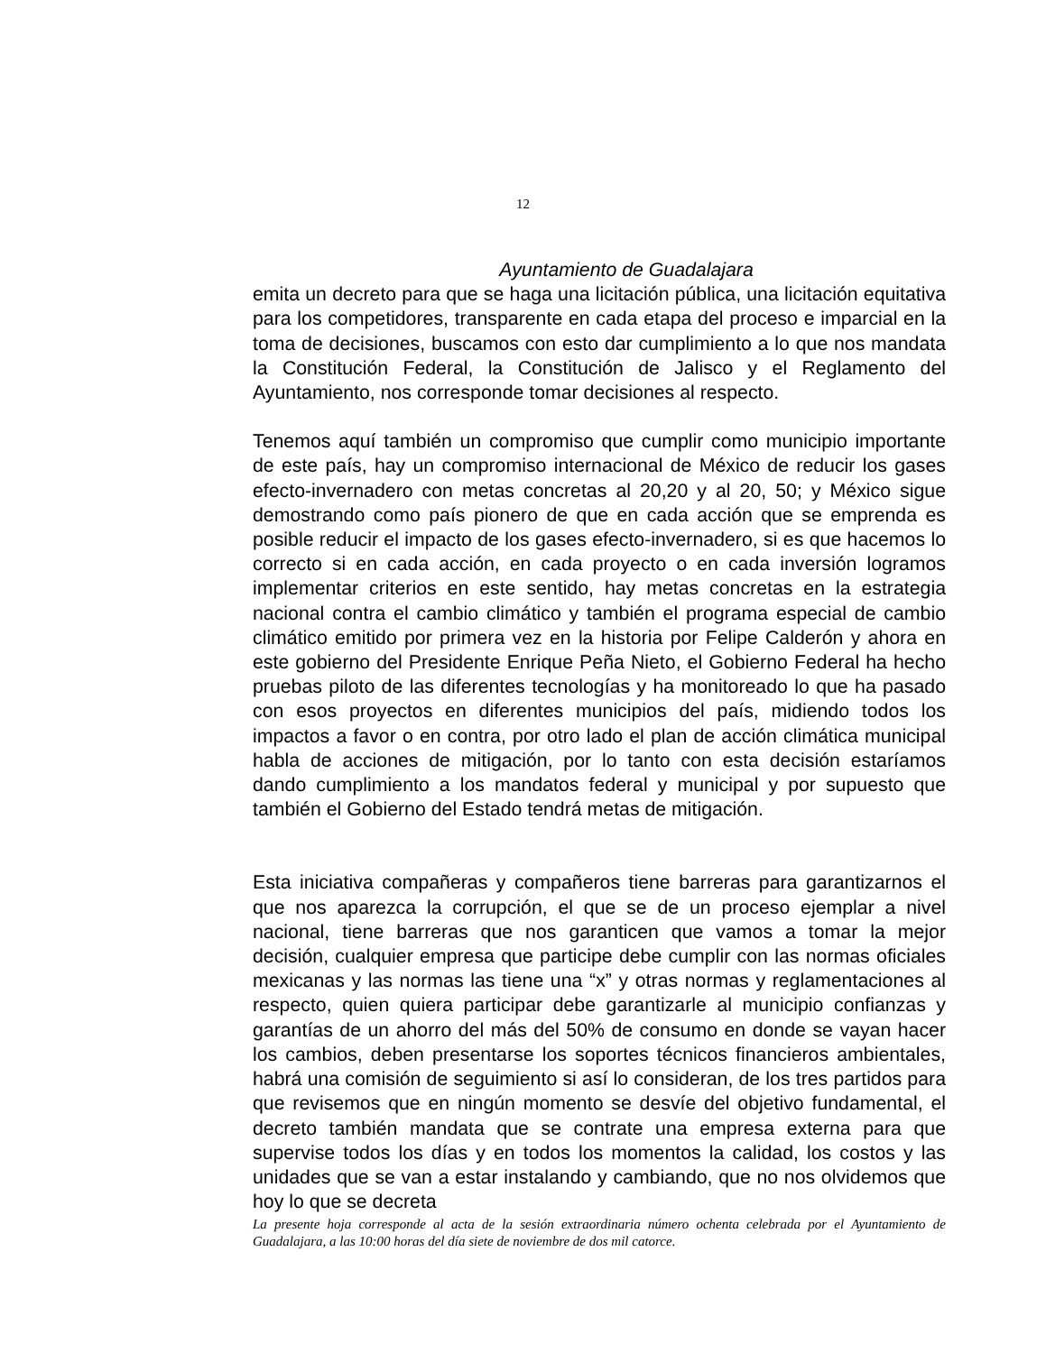12
Ayuntamiento de Guadalajara
emita un decreto para que se haga una licitación pública, una licitación equitativa para los competidores, transparente en cada etapa del proceso e imparcial en la toma de decisiones, buscamos con esto dar cumplimiento a lo que nos mandata la Constitución Federal, la Constitución de Jalisco y el Reglamento del Ayuntamiento, nos corresponde tomar decisiones al respecto.
Tenemos aquí también un compromiso que cumplir como municipio importante de este país, hay un compromiso internacional de México de reducir los gases efecto-invernadero con metas concretas al 20,20 y al 20, 50; y México sigue demostrando como país pionero de que en cada acción que se emprenda es posible reducir el impacto de los gases efecto-invernadero, si es que hacemos lo correcto si en cada acción, en cada proyecto o en cada inversión logramos implementar criterios en este sentido, hay metas concretas en la estrategia nacional contra el cambio climático y también el programa especial de cambio climático emitido por primera vez en la historia por Felipe Calderón y ahora en este gobierno del Presidente Enrique Peña Nieto, el Gobierno Federal ha hecho pruebas piloto de las diferentes tecnologías y ha monitoreado lo que ha pasado con esos proyectos en diferentes municipios del país, midiendo todos los impactos a favor o en contra, por otro lado el plan de acción climática municipal habla de acciones de mitigación, por lo tanto con esta decisión estaríamos dando cumplimiento a los mandatos federal y municipal y por supuesto que también el Gobierno del Estado tendrá metas de mitigación.
Esta iniciativa compañeras y compañeros tiene barreras para garantizarnos el que nos aparezca la corrupción, el que se de un proceso ejemplar a nivel nacional, tiene barreras que nos garanticen que vamos a tomar la mejor decisión, cualquier empresa que participe debe cumplir con las normas oficiales mexicanas y las normas las tiene una “x” y otras normas y reglamentaciones al respecto, quien quiera participar debe garantizarle al municipio confianzas y garantías de un ahorro del más del 50% de consumo en donde se vayan hacer los cambios, deben presentarse los soportes técnicos financieros ambientales, habrá una comisión de seguimiento si así lo consideran, de los tres partidos para que revisemos que en ningún momento se desvíe del objetivo fundamental, el decreto también mandata que se contrate una empresa externa para que supervise todos los días y en todos los momentos la calidad, los costos y las unidades que se van a estar instalando y cambiando, que no nos olvidemos que hoy lo que se decreta
La presente hoja corresponde al acta de la sesión extraordinaria número ochenta celebrada por el Ayuntamiento de Guadalajara, a las 10:00 horas del día siete de noviembre de dos mil catorce.